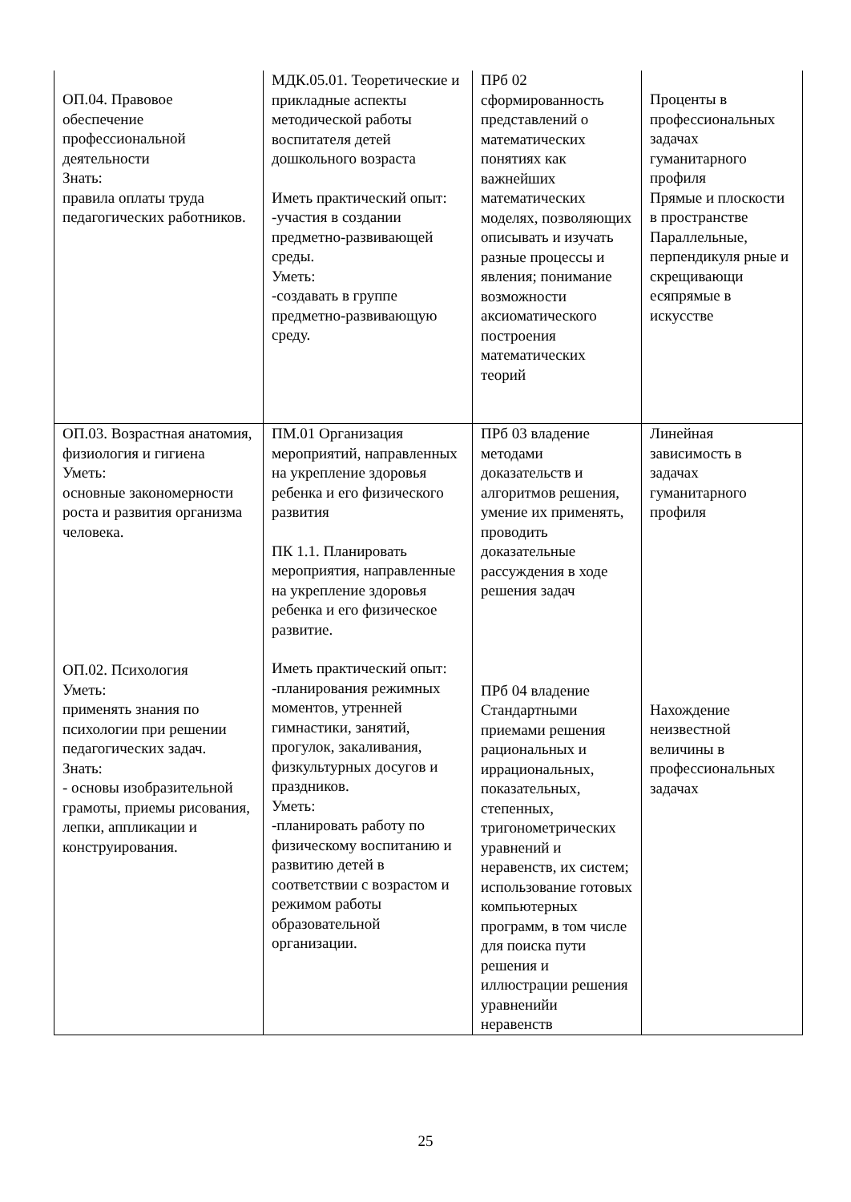| ОП.04. Правовое обеспечение профессиональной деятельности Знать: правила оплаты труда педагогических работников. | МДК.05.01. Теоретические и прикладные аспекты методической работы воспитателя детей дошкольного возраста Иметь практический опыт: -участия в создании предметно-развивающей среды. Уметь: -создавать в группе предметно-развивающую среду. | ПРб 02 сформированность представлений о математических понятиях как важнейших математических моделях, позволяющих описывать и изучать разные процессы и явления; понимание возможности аксиоматического построения математических теорий | Проценты в профессиональных задачах гуманитарного профиля Прямые и плоскости в пространстве Параллельные, перпендикуля рные и скрещивающи есяпрямые в искусстве |
| ОП.03. Возрастная анатомия, физиология и гигиена Уметь: основные закономерности роста и развития организма человека. ОП.02. Психология Уметь: применять знания по психологии при решении педагогических задач. Знать: - основы изобразительной грамоты, приемы рисования, лепки, аппликации и конструирования. | ПМ.01 Организация мероприятий, направленных на укрепление здоровья ребенка и его физического развития ПК 1.1. Планировать мероприятия, направленные на укрепление здоровья ребенка и его физическое развитие. Иметь практический опыт: -планирования режимных моментов, утренней гимнастики, занятий, прогулок, закаливания, физкультурных досугов и праздников. Уметь: -планировать работу по физическому воспитанию и развитию детей в соответствии с возрастом и режимом работы образовательной организации. | ПРб 03 владение методами доказательств и алгоритмов решения, умение их применять, проводить доказательные рассуждения в ходе решения задач ПРб 04 владение Стандартными приемами решения рациональных и иррациональных, показательных, степенных, тригонометрических уравнений и неравенств, их систем; использование готовых компьютерных программ, в том числе для поиска пути решения и иллюстрации решения уравненийи неравенств | Линейная зависимость в задачах гуманитарного профиля Нахождение неизвестной величины в профессиональных задачах |
25